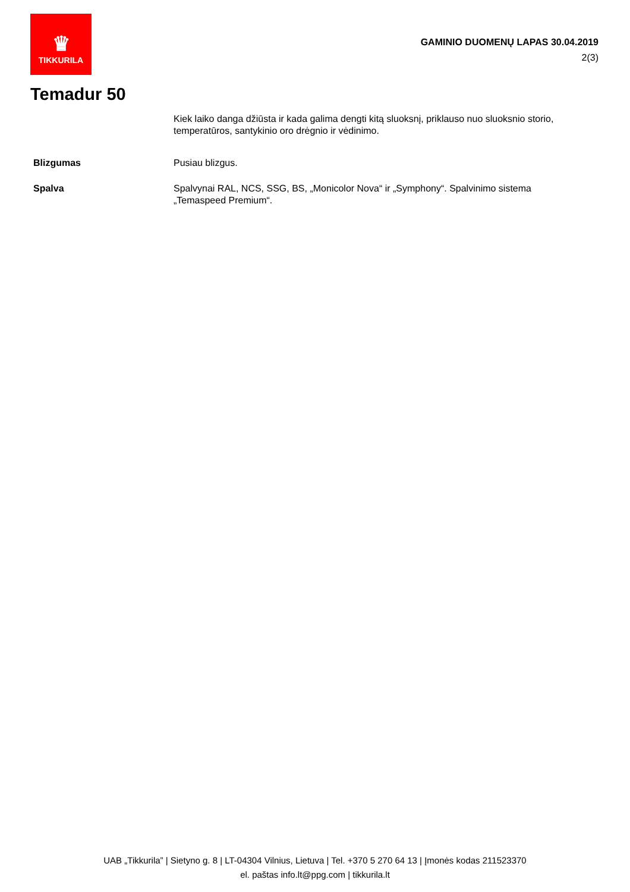♛
TIKKURILA
GAMINIO DUOMENŲ LAPAS 30.04.2019
2(3)
Temadur 50
Kiek laiko danga džiūsta ir kada galima dengti kitą sluoksnį, priklauso nuo sluoksnio storio, temperatūros, santykinio oro drėgnio ir vėdinimo.
Blizgumas Pusiau blizgus.
Spalva Spalvynai RAL, NCS, SSG, BS, „Monicolor Nova“ ir „Symphony“. Spalvinimo sistema „Temaspeed Premium“.
UAB „Tikkurila” | Sietyno g. 8 | LT-04304 Vilnius, Lietuva | Tel. +370 5 270 64 13 | Įmonės kodas 211523370
el. paštas info.lt@ppg.com | tikkurila.lt